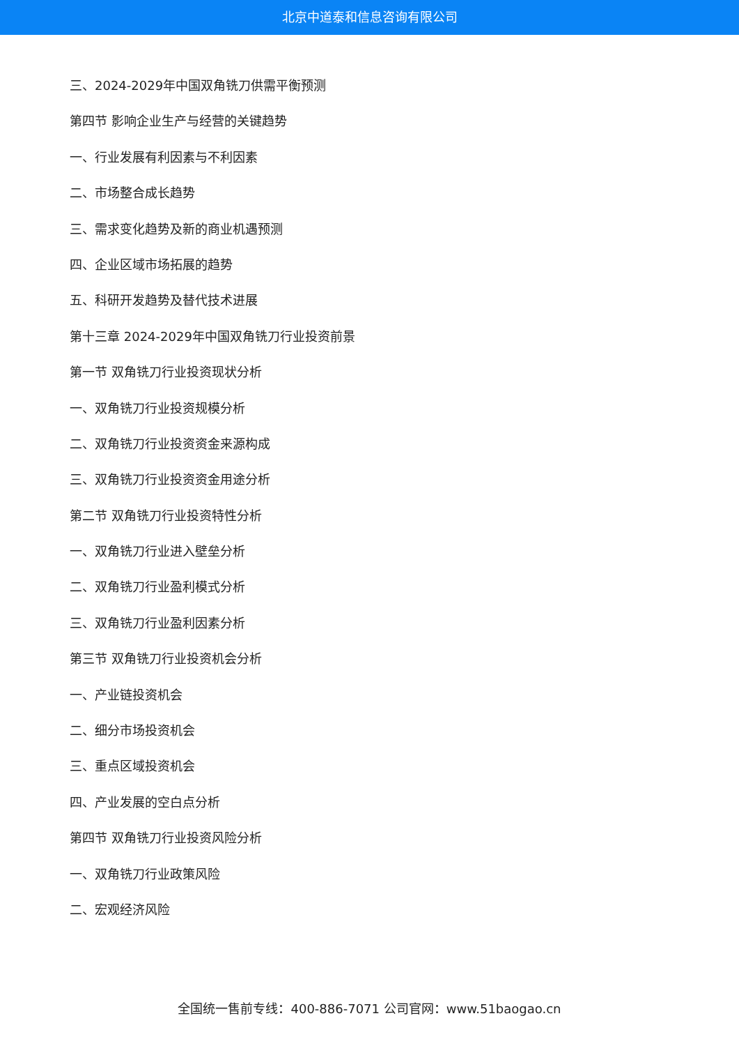北京中道泰和信息咨询有限公司
三、2024-2029年中国双角铣刀供需平衡预测
第四节 影响企业生产与经营的关键趋势
一、行业发展有利因素与不利因素
二、市场整合成长趋势
三、需求变化趋势及新的商业机遇预测
四、企业区域市场拓展的趋势
五、科研开发趋势及替代技术进展
第十三章 2024-2029年中国双角铣刀行业投资前景
第一节 双角铣刀行业投资现状分析
一、双角铣刀行业投资规模分析
二、双角铣刀行业投资资金来源构成
三、双角铣刀行业投资资金用途分析
第二节 双角铣刀行业投资特性分析
一、双角铣刀行业进入壁垒分析
二、双角铣刀行业盈利模式分析
三、双角铣刀行业盈利因素分析
第三节 双角铣刀行业投资机会分析
一、产业链投资机会
二、细分市场投资机会
三、重点区域投资机会
四、产业发展的空白点分析
第四节 双角铣刀行业投资风险分析
一、双角铣刀行业政策风险
二、宏观经济风险
全国统一售前专线：400-886-7071 公司官网：www.51baogao.cn